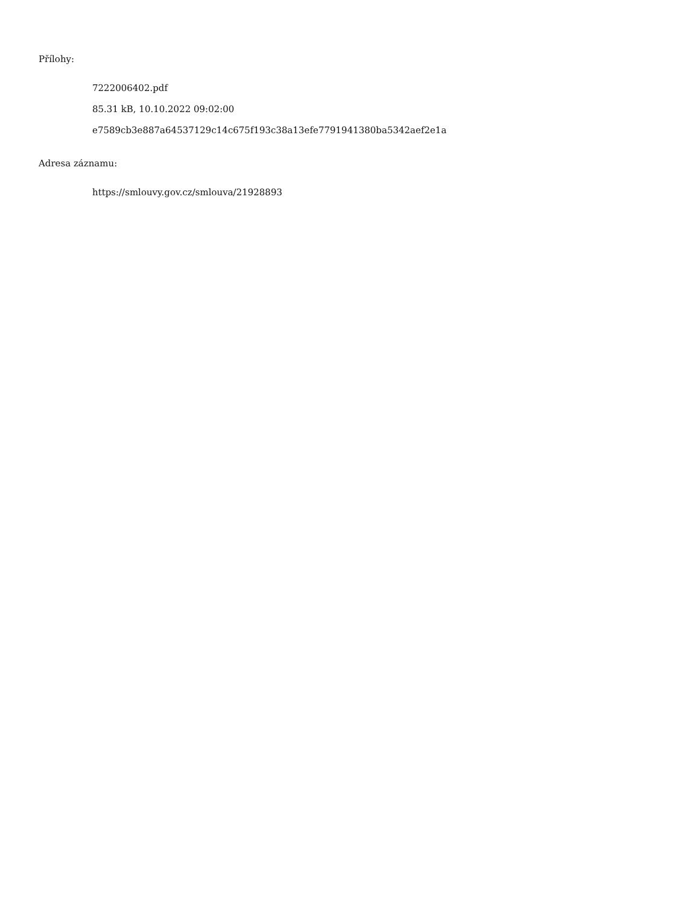Přílohy:
7222006402.pdf
85.31 kB, 10.10.2022 09:02:00
e7589cb3e887a64537129c14c675f193c38a13efe7791941380ba5342aef2e1a
Adresa záznamu:
https://smlouvy.gov.cz/smlouva/21928893